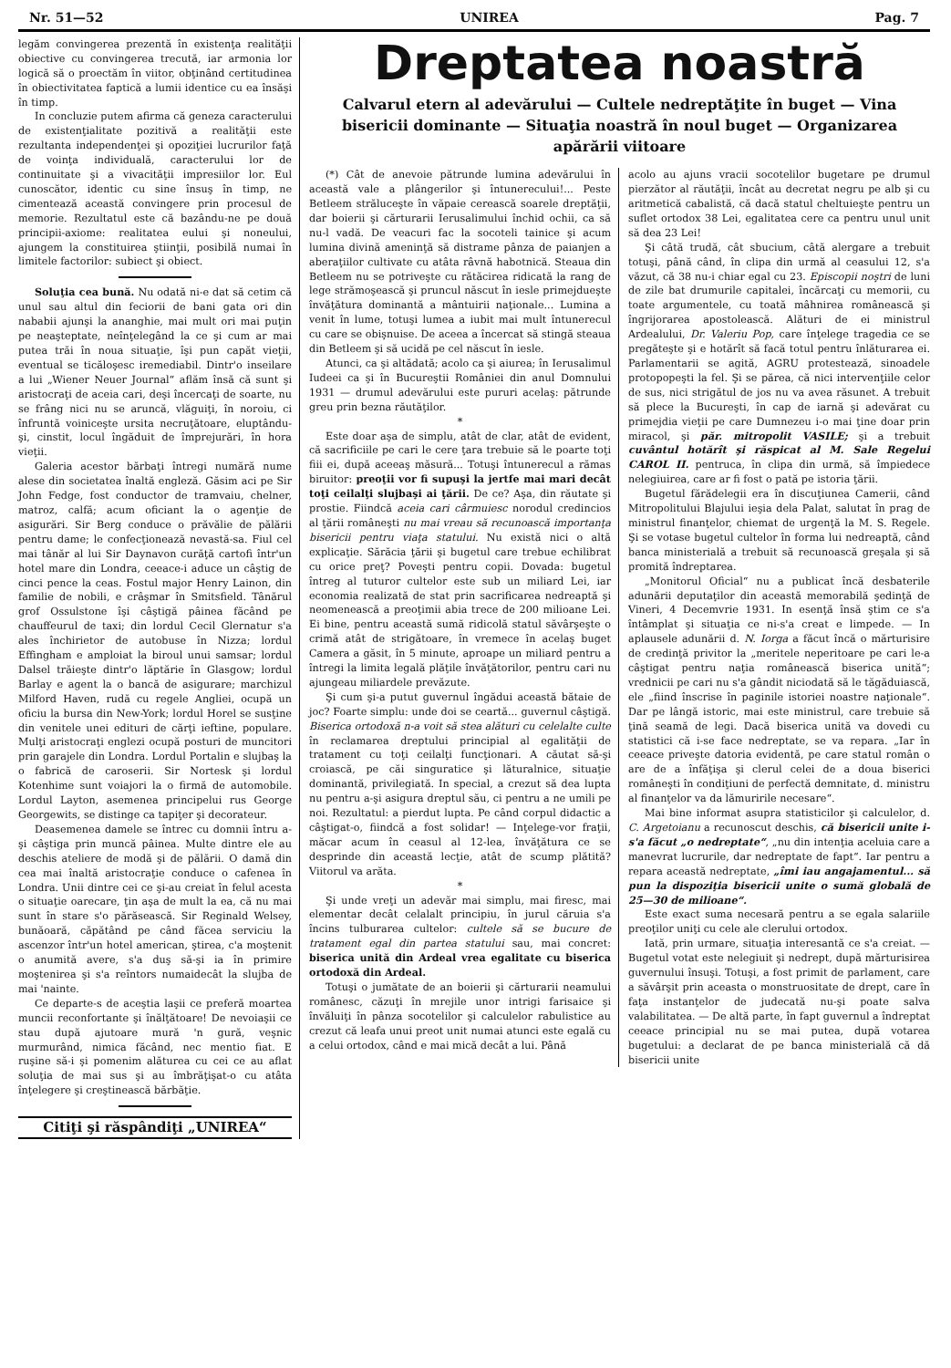Nr. 51—52 UNIREA Pag. 7
legăm convingerea prezentă în existenţa realităţii obiective cu convingerea trecută, iar armonia lor logică să o proectăm în viitor, obţinând certitudinea în obiectivitatea faptică a lumii identice cu ea însăşi în timp.
In concluzie putem afirma că geneza caracterului de existenţialitate pozitivă a realităţii este rezultanta independenţei şi opoziţiei lucrurilor faţă de voinţa individuală, caracterului lor de continuitate şi a vivacităţii impresiilor lor. Eul cunoscător, identic cu sine însuş în timp, ne cimentează această convingere prin procesul de memorie. Rezultatul este că bazându-ne pe două principii-axiome: realitatea eului şi noneului, ajungem la constituirea ştiinţii, posibilă numai în limitele factorilor: subiect şi obiect.
Soluţia cea bună. Nu odată ni-e dat să cetim că unul sau altul din feciorii de bani gata ori din nababii ajunşi la ananghie, mai mult ori mai puţin pe neaşteptate, neînţelegând la ce şi cum ar mai putea trăi în noua situaţie, îşi pun capăt vieţii, eventual se ticăloşesc iremediabil. Dintr'o inseilare a lui „Wiener Neuer Journal“ aflăm însă că sunt şi aristocraţi de aceia cari, deşi încercaţi de soarte, nu se frâng nici nu se aruncă, vlăguiţi, în noroiu, ci înfruntă voiniceşte ursita necruţătoare, eluptându-şi, cinstit, locul îngăduit de împrejurări, în hora vieţii.
Galeria acestor bărbaţi întregi numără nume alese din societatea înaltă engleză. Găsim aci pe Sir John Fedge, fost conductor de tramvaiu, chelner, matroz, calfă; acum oficiant la o agenţie de asigurări. Sir Berg conduce o prăvălie de pălării pentru dame; le confecţionează nevastă-sa. Fiul cel mai tânăr al lui Sir Daynavon curăţă cartofi într'un hotel mare din Londra, ceeace-i aduce un câştig de cinci pence la ceas. Fostul major Henry Lainon, din familie de nobili, e crâşmar în Smitsfield. Tânărul grof Ossulstone îşi câştigă pâinea făcând pe chauffeurul de taxi; din lordul Cecil Glernatur s'a ales închirietor de autobuse în Nizza; lordul Effingham e amploiat la biroul unui samsar; lordul Dalsel trăieşte dintr'o lăptărie în Glasgow; lordul Barlay e agent la o bancă de asigurare; marchizul Milford Haven, rudă cu regele Angliei, ocupă un oficiu la bursa din New-York; lordul Horel se susţine din venitele unei edituri de cărţi ieftine, populare. Mulţi aristocraţi englezi ocupă posturi de muncitori prin garajele din Londra. Lordul Portalin e slujbaş la o fabrică de caroserii. Sir Nortesk şi lordul Kotenhime sunt voiajori la o firmă de automobile. Lordul Layton, asemenea principelui rus George Georgewits, se distinge ca tapiţer şi decorateur.
Deasemenea damele se întrec cu domnii întru a-şi câştiga prin muncă pâinea. Multe dintre ele au deschis ateliere de modă şi de pălării. O damă din cea mai înaltă aristocraţie conduce o cafenea în Londra. Unii dintre cei ce şi-au creiat în felul acesta o situaţie oarecare, ţin aşa de mult la ea, că nu mai sunt în stare s'o părăsească. Sir Reginald Welsey, bunăoară, căpătând pe când făcea serviciu la ascenzor într'un hotel american, ştirea, c'a moştenit o anumită avere, s'a duş să-şi ia în primire moştenirea şi s'a reîntors numaidecât la slujba de mai 'nainte.
Ce departe-s de aceştia laşii ce preferă moartea muncii reconfortante şi înălţătoare! De nevoiaşii ce stau după ajutoare mură 'n gură, veşnic murmurând, nimica făcând, nec mentio fiat. E ruşine să-i şi pomenim alăturea cu cei ce au aflat soluţia de mai sus şi au îmbrăţişat-o cu atâta înţelegere şi creştinească bărbăţie.
Citiţi şi răspândiţi „UNIREA“
Dreptatea noastră
Calvarul etern al adevărului — Cultele nedreptăţite în buget — Vina bisericii dominante — Situaţia noastră în noul buget — Organizarea apărării viitoare
(*) Cât de anevoie pătrunde lumina adevărului în această vale a plângerilor şi întunerecului!... Peste Betleem străluceşte în văpaie cerească soarele dreptăţii, dar boierii şi cărturarii Ierusalimului închid ochii, ca să nu-l vadă. De veacuri fac la socoteli tainice şi acum lumina divină ameninţă să distrame pânza de paianjen a aberaţiilor cultivate cu atâta râvnă habotnică. Steaua din Betleem nu se potriveşte cu rătăcirea ridicată la rang de lege strămoşească şi pruncul născut în iesle primejdueşte învăţătura dominantă a mântuirii naţionale... Lumina a venit în lume, totuşi lumea a iubit mai mult întunerecul cu care se obişnuise. De aceea a încercat să stingă steaua din Betleem şi să ucidă pe cel născut în iesle.
Atunci, ca şi altădată; acolo ca şi aiurea; în Ierusalimul Iudeei ca şi în Bucureştii României din anul Domnului 1931 — drumul adevărului este pururi acelaş: pătrunde greu prin bezna răutăţilor.
*
Este doar aşa de simplu, atât de clar, atât de evident, că sacrificiile pe cari le cere ţara trebuie să le poarte toţi fiii ei, după aceeaş măsură... Totuşi întunerecul a rămas biruitor: preoţii vor fi supuşi la jertfe mai mari decât toţi ceilalţi slujbaşi ai ţării. De ce? Aşa, din răutate şi prostie. Fiindcă aceia cari cârmuiesc norodul credincios al ţării româneşti nu mai vreau să recunoască importanţa bisericii pentru viaţa statului. Nu există nici o altă explicaţie. Sărăcia ţării şi bugetul care trebue echilibrat cu orice preţ? Poveşti pentru copii. Dovada: bugetul întreg al tuturor cultelor este sub un miliard Lei, iar economia realizată de stat prin sacrificarea nedreaptă şi neomenească a preoţimii abia trece de 200 milioane Lei. Ei bine, pentru această sumă ridicolă statul săvârşeşte o crimă atât de strigătoare, în vremece în acelaş buget Camera a găsit, în 5 minute, aproape un miliard pentru a întregi la limita legală plăţile învăţătorilor, pentru cari nu ajungeau miliardele prevăzute.
Şi cum şi-a putut guvernul îngădui această bătaie de joc? Foarte simplu: unde doi se ceartă... guvernul câştigă. Biserica ortodoxă n-a voit să stea alături cu celelalte culte în reclamarea dreptului principial al egalităţii de tratament cu toţi ceilalţi funcţionari. A căutat să-şi croiască, pe căi singuratice şi lăturalnice, situaţie dominantă, privilegiată. In special, a crezut să dea lupta nu pentru a-şi asigura dreptul său, ci pentru a ne umili pe noi. Rezultatul: a pierdut lupta. Pe când corpul didactic a câştigat-o, fiindcă a fost solidar! — Inţelege-vor fraţii, măcar acum în ceasul al 12-lea, învăţătura ce se desprinde din această lecţie, atât de scump plătită? Viitorul va arăta.
*
Şi unde vreţi un adevăr mai simplu, mai firesc, mai elementar decât celalalt principiu, în jurul căruia s'a încins tulburarea cultelor: cultele să se bucure de tratament egal din partea statului sau, mai concret: biserica unită din Ardeal vrea egalitate cu biserica ortodoxă din Ardeal.
Totuşi o jumătate de an boierii şi cărturarii neamului românesc, căzuţi în mrejile unor intrigi farisaice şi învăluiţi în pânza socotelilor şi calculelor rabulistice au crezut că leafa unui preot unit numai atunci este egală cu a celui ortodox, când e mai mică decât a lui. Până
acolo au ajuns vracii socotelilor bugetare pe drumul pierzător al răutăţii, încât au decretat negru pe alb şi cu aritmetică cabalistă, că dacă statul cheltuieşte pentru un suflet ortodox 38 Lei, egalitatea cere ca pentru unul unit să dea 23 Lei!
Şi câtă trudă, cât sbucium, câtă alergare a trebuit totuşi, până când, în clipa din urmă al ceasului 12, s'a văzut, că 38 nu-i chiar egal cu 23. Episcopii noştri de luni de zile bat drumurile capitalei, încărcaţi cu memorii, cu toate argumentele, cu toată mâhnirea românească şi îngrijorarea apostolească. Alături de ei ministrul Ardealului, Dr. Valeriu Pop, care înţelege tragedia ce se pregăteşte şi e hotărît să facă totul pentru înlăturarea ei. Parlamentarii se agită, AGRU protestează, sinoadele protopopeşti la fel. Şi se părea, că nici intervenţiile celor de sus, nici strigătul de jos nu va avea răsunet. A trebuit să plece la Bucureşti, în cap de iarnă şi adevărat cu primejdia vieţii pe care Dumnezeu i-o mai ţine doar prin miracol, şi păr. mitropolit VASILE; şi a trebuit cuvântul hotărît şi răspicat al M. Sale Regelui CAROL II. pentruca, în clipa din urmă, să împiedece nelegiuirea, care ar fi fost o pată pe istoria ţării.
Bugetul fărădelegii era în discuţiunea Camerii, când Mitropolitului Blajului ieşia dela Palat, salutat în prag de ministrul finanţelor, chiemat de urgenţă la M. S. Regele. Şi se votase bugetul cultelor în forma lui nedreaptă, când banca ministerială a trebuit să recunoască greşala şi să promită îndreptarea.
„Monitorul Oficial“ nu a publicat încă desbaterile adunării deputaţilor din această memorabilă şedinţă de Vineri, 4 Decemvrie 1931. In esenţă însă ştim ce s'a întâmplat şi situaţia ce ni-s'a creat e limpede. — In aplausele adunării d. N. Iorga a făcut încă o mărturisire de credinţă privitor la „meritele neperitoare pe cari le-a câştigat pentru naţia românească biserica unită“; vrednicii pe cari nu s'a gândit niciodată să le tăgăduiască, ele „fiind înscrise în paginile istoriei noastre naţionale“. Dar pe lângă istoric, mai este ministrul, care trebuie să ţină seamă de legi. Dacă biserica unită va dovedi cu statistici că i-se face nedreptate, se va repara. „Iar în ceeace priveşte datoria evidentă, pe care statul român o are de a înfăţişa şi clerul celei de a doua biserici româneşti în condiţiuni de perfectă demnitate, d. ministru al finanţelor va da lămuririle necesare“.
Mai bine informat asupra statisticilor şi calculelor, d. C. Argetoianu a recunoscut deschis, că bisericii unite i-s'a făcut „o nedreptate“, „nu din intenţia aceluia care a manevrat lucrurile, dar nedreptate de fapt“. Iar pentru a repara această nedreptate, „îmi iau angajamentul... să pun la dispoziţia bisericii unite o sumă globală de 25—30 de milioane“.
Este exact suma necesară pentru a se egala salariile preoţilor uniţi cu cele ale clerului ortodox.
Iată, prin urmare, situaţia interesantă ce s'a creiat. — Bugetul votat este nelegiuit şi nedrept, după mărturisirea guvernului însuşi. Totuşi, a fost primit de parlament, care a săvârşit prin aceasta o monstruositate de drept, care în faţa instanţelor de judecată nu-şi poate salva valabilitatea. — De altă parte, în fapt guvernul a îndreptat ceeace principial nu se mai putea, după votarea bugetului: a declarat de pe banca ministerială că dă bisericii unite